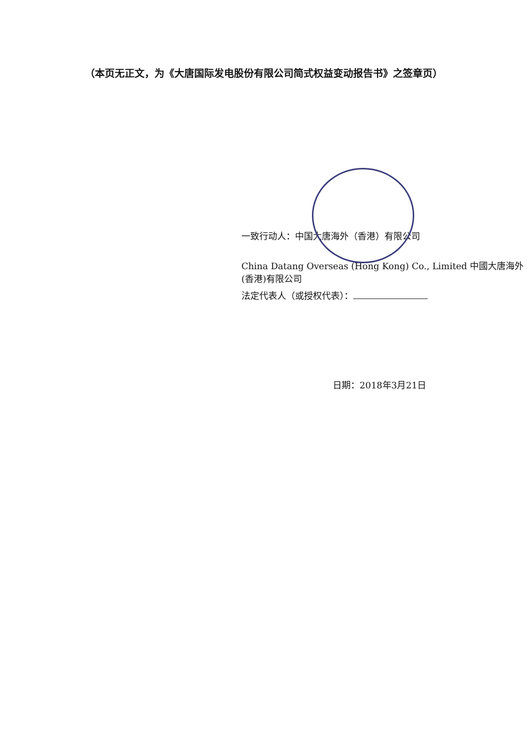（本页无正文，为《大唐国际发电股份有限公司简式权益变动报告书》之签章页）
一致行动人：中国大唐海外（香港）有限公司
China Datang Overseas (Hong Kong) Co., Limited 中國大唐海外(香港)有限公司
法定代表人（或授权代表）：
日期：2018年3月21日